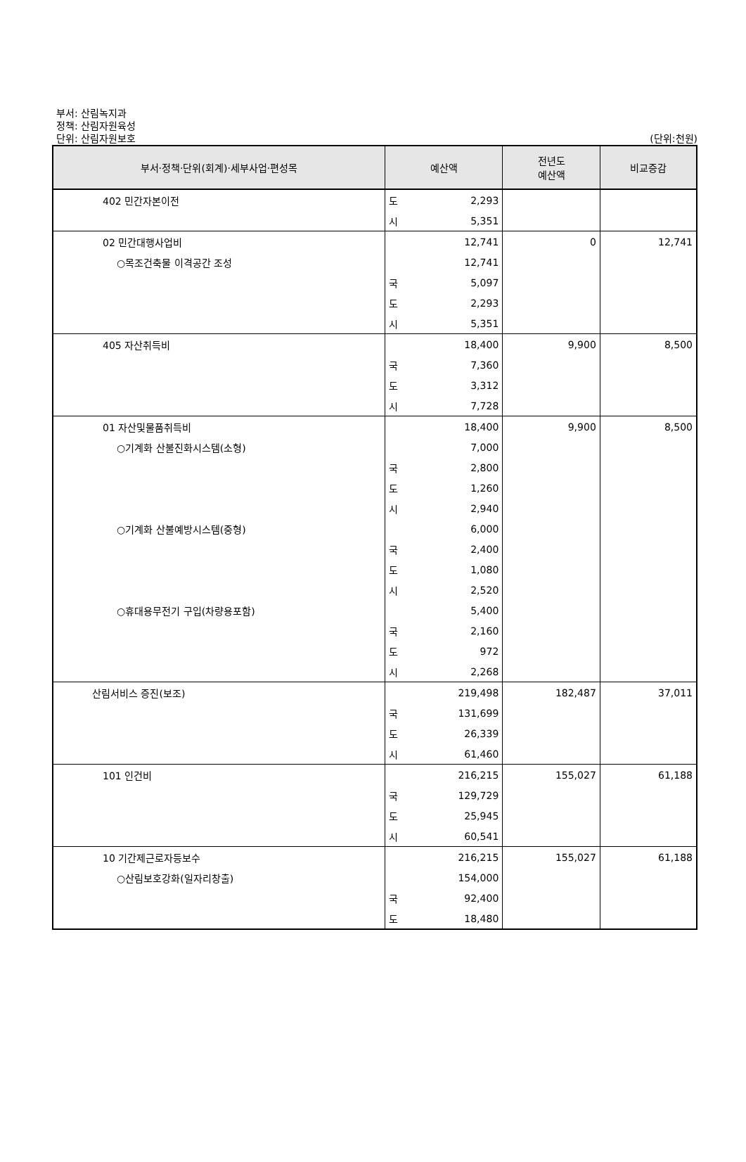부서: 산림녹지과
정책: 산림자원육성
단위: 산림자원보호
(단위:천원)
| 부서·정책·단위(회계)·세부사업·편성목 | 예산액 | | 전년도 예산액 | 비교증감 |
| --- | --- | --- | --- | --- |
| 402 민간자본이전 | 도 | 2,293 | | |
| | 시 | 5,351 | | |
| 02 민간대행사업비 | | 12,741 | 0 | 12,741 |
| ○목조건축물 이격공간 조성 | | 12,741 | | |
| | 국 | 5,097 | | |
| | 도 | 2,293 | | |
| | 시 | 5,351 | | |
| 405 자산취득비 | | 18,400 | 9,900 | 8,500 |
| | 국 | 7,360 | | |
| | 도 | 3,312 | | |
| | 시 | 7,728 | | |
| 01 자산및물품취득비 | | 18,400 | 9,900 | 8,500 |
| ○기계화 산불진화시스템(소형) | | 7,000 | | |
| | 국 | 2,800 | | |
| | 도 | 1,260 | | |
| | 시 | 2,940 | | |
| ○기계화 산불예방시스템(중형) | | 6,000 | | |
| | 국 | 2,400 | | |
| | 도 | 1,080 | | |
| | 시 | 2,520 | | |
| ○휴대용무전기 구입(차량용포함) | | 5,400 | | |
| | 국 | 2,160 | | |
| | 도 | 972 | | |
| | 시 | 2,268 | | |
| 산림서비스 증진(보조) | | 219,498 | 182,487 | 37,011 |
| | 국 | 131,699 | | |
| | 도 | 26,339 | | |
| | 시 | 61,460 | | |
| 101 인건비 | | 216,215 | 155,027 | 61,188 |
| | 국 | 129,729 | | |
| | 도 | 25,945 | | |
| | 시 | 60,541 | | |
| 10 기간제근로자등보수 | | 216,215 | 155,027 | 61,188 |
| ○산림보호강화(일자리창출) | | 154,000 | | |
| | 국 | 92,400 | | |
| | 도 | 18,480 | | |